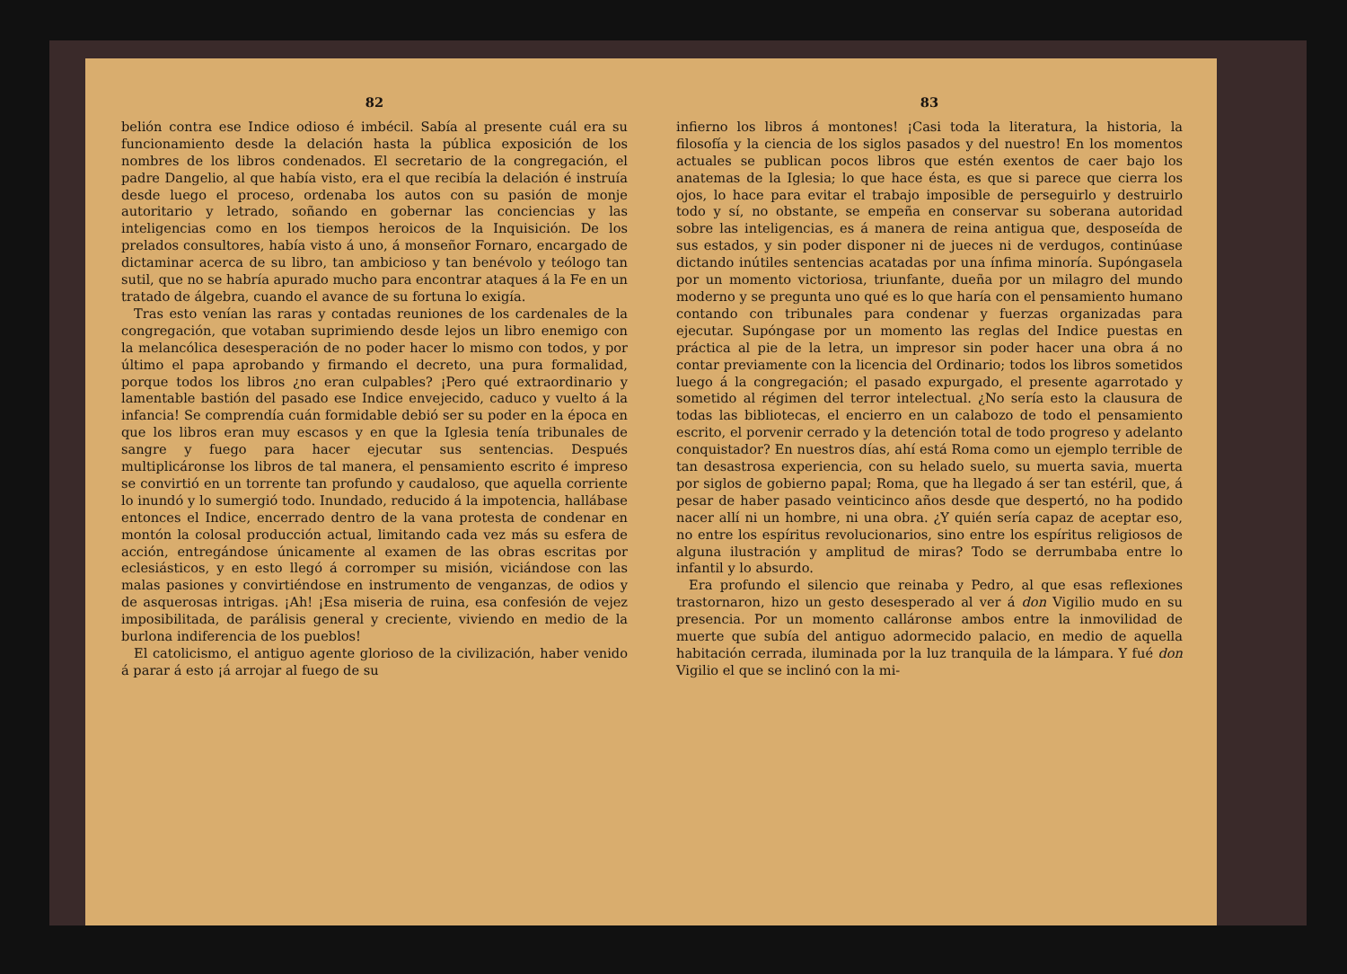82
belión contra ese Indice odioso é imbécil. Sabía al presente cuál era su funcionamiento desde la delación hasta la pública exposición de los nombres de los libros condenados. El secretario de la congregación, el padre Dangelio, al que había visto, era el que recibía la delación é instruía desde luego el proceso, ordenaba los autos con su pasión de monje autoritario y letrado, soñando en gobernar las conciencias y las inteligencias como en los tiempos heroicos de la Inquisición. De los prelados consultores, había visto á uno, á monseñor Fornaro, encargado de dictaminar acerca de su libro, tan ambicioso y tan benévolo y teólogo tan sutil, que no se habría apurado mucho para encontrar ataques á la Fe en un tratado de álgebra, cuando el avance de su fortuna lo exigía.
Tras esto venían las raras y contadas reuniones de los cardenales de la congregación, que votaban suprimiendo desde lejos un libro enemigo con la melancólica desesperación de no poder hacer lo mismo con todos, y por último el papa aprobando y firmando el decreto, una pura formalidad, porque todos los libros ¿no eran culpables? ¡Pero qué extraordinario y lamentable bastión del pasado ese Indice envejecido, caduco y vuelto á la infancia! Se comprendía cuán formidable debió ser su poder en la época en que los libros eran muy escasos y en que la Iglesia tenía tribunales de sangre y fuego para hacer ejecutar sus sentencias. Después multiplicáronse los libros de tal manera, el pensamiento escrito é impreso se convirtió en un torrente tan profundo y caudaloso, que aquella corriente lo inundó y lo sumergió todo. Inundado, reducido á la impotencia, hallábase entonces el Indice, encerrado dentro de la vana protesta de condenar en montón la colosal producción actual, limitando cada vez más su esfera de acción, entregándose únicamente al examen de las obras escritas por eclesiásticos, y en esto llegó á corromper su misión, viciándose con las malas pasiones y convirtiéndose en instrumento de venganzas, de odios y de asquerosas intrigas. ¡Ah! ¡Esa miseria de ruina, esa confesión de vejez imposibilitada, de parálisis general y creciente, viviendo en medio de la burlona indiferencia de los pueblos!
El catolicismo, el antiguo agente glorioso de la civilización, haber venido á parar á esto ¡á arrojar al fuego de su
83
infierno los libros á montones! ¡Casi toda la literatura, la historia, la filosofía y la ciencia de los siglos pasados y del nuestro! En los momentos actuales se publican pocos libros que estén exentos de caer bajo los anatemas de la Iglesia; lo que hace ésta, es que si parece que cierra los ojos, lo hace para evitar el trabajo imposible de perseguirlo y destruirlo todo y sí, no obstante, se empeña en conservar su soberana autoridad sobre las inteligencias, es á manera de reina antigua que, desposeída de sus estados, y sin poder disponer ni de jueces ni de verdugos, continúase dictando inútiles sentencias acatadas por una ínfima minoría. Supóngasela por un momento victoriosa, triunfante, dueña por un milagro del mundo moderno y se pregunta uno qué es lo que haría con el pensamiento humano contando con tribunales para condenar y fuerzas organizadas para ejecutar. Supóngase por un momento las reglas del Indice puestas en práctica al pie de la letra, un impresor sin poder hacer una obra á no contar previamente con la licencia del Ordinario; todos los libros sometidos luego á la congregación; el pasado expurgado, el presente agarrotado y sometido al régimen del terror intelectual. ¿No sería esto la clausura de todas las bibliotecas, el encierro en un calabozo de todo el pensamiento escrito, el porvenir cerrado y la detención total de todo progreso y adelanto conquistador? En nuestros días, ahí está Roma como un ejemplo terrible de tan desastrosa experiencia, con su helado suelo, su muerta savia, muerta por siglos de gobierno papal; Roma, que ha llegado á ser tan estéril, que, á pesar de haber pasado veinticinco años desde que despertó, no ha podido nacer allí ni un hombre, ni una obra. ¿Y quién sería capaz de aceptar eso, no entre los espíritus revolucionarios, sino entre los espíritus religiosos de alguna ilustración y amplitud de miras? Todo se derrumbaba entre lo infantil y lo absurdo.
Era profundo el silencio que reinaba y Pedro, al que esas reflexiones trastornaron, hizo un gesto desesperado al ver á don Vigilio mudo en su presencia. Por un momento calláronse ambos entre la inmovilidad de muerte que subía del antiguo adormecido palacio, en medio de aquella habitación cerrada, iluminada por la luz tranquila de la lámpara. Y fué don Vigilio el que se inclinó con la mi-